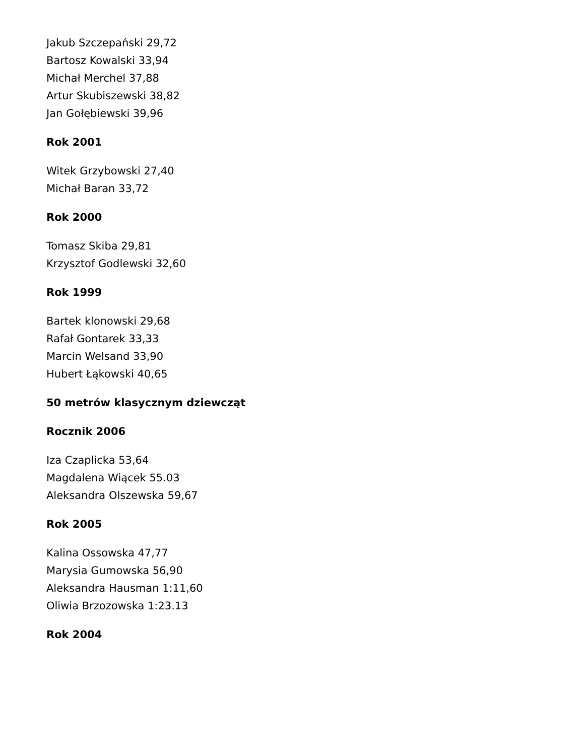Jakub Szczepański 29,72
Bartosz Kowalski 33,94
Michał Merchel 37,88
Artur Skubiszewski 38,82
Jan Gołębiewski 39,96
Rok 2001
Witek Grzybowski 27,40
Michał Baran 33,72
Rok 2000
Tomasz Skiba 29,81
Krzysztof Godlewski 32,60
Rok 1999
Bartek klonowski 29,68
Rafał Gontarek 33,33
Marcin Welsand 33,90
Hubert Łąkowski 40,65
50 metrów klasycznym dziewcząt
Rocznik 2006
Iza Czaplicka 53,64
Magdalena Wiącek 55.03
Aleksandra Olszewska 59,67
Rok 2005
Kalina Ossowska 47,77
Marysia Gumowska 56,90
Aleksandra Hausman 1:11,60
Oliwia Brzozowska 1:23.13
Rok 2004